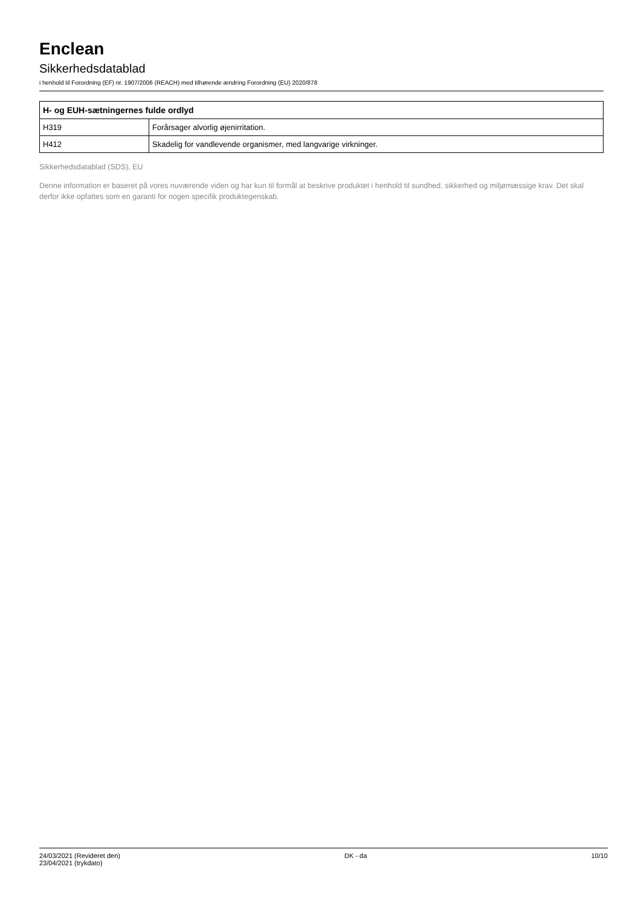Enclean
Sikkerhedsdatablad
i henhold til Forordning (EF) nr. 1907/2006 (REACH) med tilhørende ændring Forordning (EU) 2020/878
| H- og EUH-sætningernes fulde ordlyd | |
| --- | --- |
| H319 | Forårsager alvorlig øjenirritation. |
| H412 | Skadelig for vandlevende organismer, med langvarige virkninger. |
Sikkerhedsdatablad (SDS), EU
Denne information er baseret på vores nuværende viden og har kun til formål at beskrive produktet i henhold til sundhed, sikkerhed og miljømæssige krav. Det skal derfor ikke opfattes som en garanti for nogen specifik produktegenskab.
24/03/2021 (Revideret den)
23/04/2021 (trykdato)
DK - da 10/10